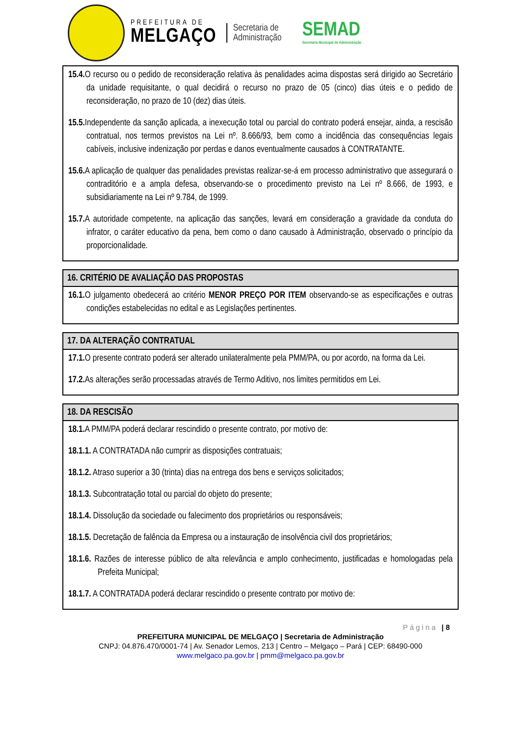PREFEITURA DE
MELGAÇO
Secretaria de
Administração
SEMAD
Secretaria Municipal de Administração
15.4. O recurso ou o pedido de reconsideração relativa às penalidades acima dispostas será dirigido ao Secretário da unidade requisitante, o qual decidirá o recurso no prazo de 05 (cinco) dias úteis e o pedido de reconsideração, no prazo de 10 (dez) dias úteis.
15.5. Independente da sanção aplicada, a inexecução total ou parcial do contrato poderá ensejar, ainda, a rescisão contratual, nos termos previstos na Lei nº. 8.666/93, bem como a incidência das consequências legais cabíveis, inclusive indenização por perdas e danos eventualmente causados à CONTRATANTE.
15.6. A aplicação de qualquer das penalidades previstas realizar-se-á em processo administrativo que assegurará o contraditório e a ampla defesa, observando-se o procedimento previsto na Lei nº 8.666, de 1993, e subsidiariamente na Lei nº 9.784, de 1999.
15.7. A autoridade competente, na aplicação das sanções, levará em consideração a gravidade da conduta do infrator, o caráter educativo da pena, bem como o dano causado à Administração, observado o princípio da proporcionalidade.
16. CRITÉRIO DE AVALIAÇÃO DAS PROPOSTAS
16.1. O julgamento obedecerá ao critério MENOR PREÇO POR ITEM observando-se as especificações e outras condições estabelecidas no edital e as Legislações pertinentes.
17. DA ALTERAÇÃO CONTRATUAL
17.1. O presente contrato poderá ser alterado unilateralmente pela PMM/PA, ou por acordo, na forma da Lei.
17.2. As alterações serão processadas através de Termo Aditivo, nos limites permitidos em Lei.
18. DA RESCISÃO
18.1. A PMM/PA poderá declarar rescindido o presente contrato, por motivo de:
18.1.1. A CONTRATADA não cumprir as disposições contratuais;
18.1.2. Atraso superior a 30 (trinta) dias na entrega dos bens e serviços solicitados;
18.1.3. Subcontratação total ou parcial do objeto do presente;
18.1.4. Dissolução da sociedade ou falecimento dos proprietários ou responsáveis;
18.1.5. Decretação de falência da Empresa ou a instauração de insolvência civil dos proprietários;
18.1.6. Razões de interesse público de alta relevância e amplo conhecimento, justificadas e homologadas pela Prefeita Municipal;
18.1.7. A CONTRATADA poderá declarar rescindido o presente contrato por motivo de:
Página | 8
PREFEITURA MUNICIPAL DE MELGAÇO | Secretaria de Administração
CNPJ: 04.876.470/0001-74 | Av. Senador Lemos, 213 | Centro – Melgaço – Pará | CEP: 68490-000
www.melgaco.pa.gov.br | pmm@melgaco.pa.gov.br